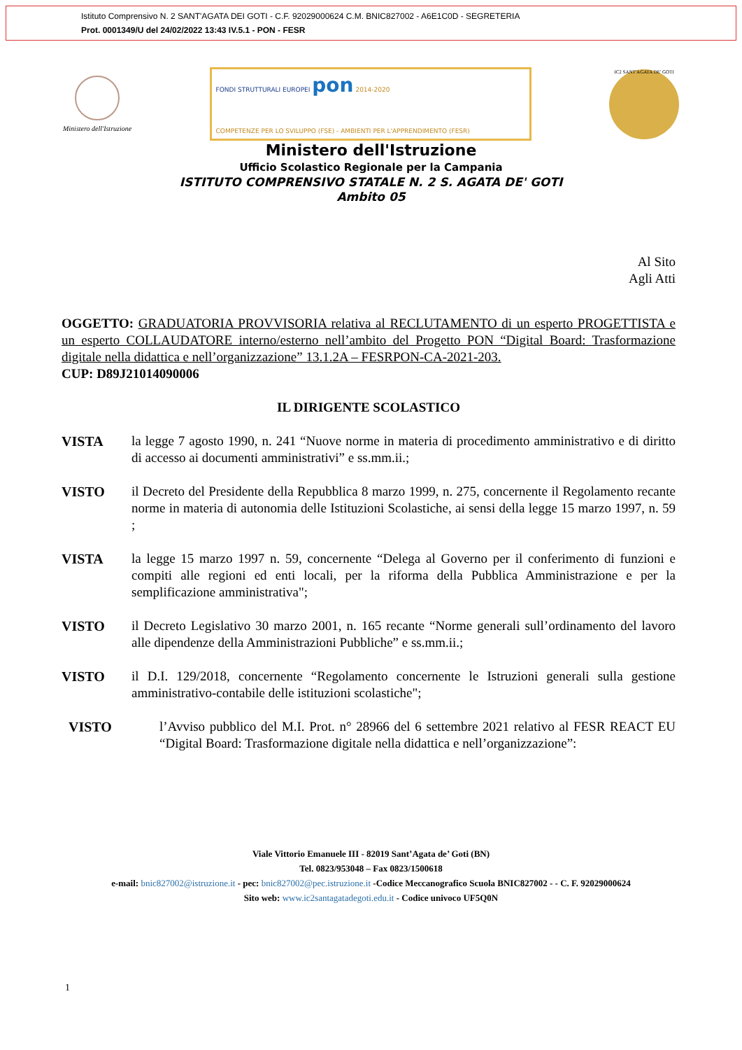Istituto Comprensivo N. 2 SANT'AGATA DEI GOTI - C.F. 92029000624 C.M. BNIC827002 - A6E1C0D - SEGRETERIA
Prot. 0001349/U del 24/02/2022 13:43 IV.5.1 - PON - FESR
Ministero dell'Istruzione
FONDI STRUTTURALI EUROPEI pon 2014-2020
COMPETENZE PER LO SVILUPPO (FSE) - AMBIENTI PER L'APPRENDIMENTO (FESR)
IC2 SANT'AGATA DE' GOTI
Ministero dell'Istruzione
Ufficio Scolastico Regionale per la Campania
ISTITUTO COMPRENSIVO STATALE N. 2 S. AGATA DE' GOTI
Ambito 05
Al Sito
Agli Atti
OGGETTO: GRADUATORIA PROVVISORIA relativa al RECLUTAMENTO di un esperto PROGETTISTA e un esperto COLLAUDATORE interno/esterno nell’ambito del Progetto PON “Digital Board: Trasformazione digitale nella didattica e nell’organizzazione” 13.1.2A – FESRPON-CA-2021-203.
CUP: D89J21014090006
IL DIRIGENTE SCOLASTICO
VISTA la legge 7 agosto 1990, n. 241 “Nuove norme in materia di procedimento amministrativo e di diritto di accesso ai documenti amministrativi” e ss.mm.ii.;
VISTO il Decreto del Presidente della Repubblica 8 marzo 1999, n. 275, concernente il Regolamento recante norme in materia di autonomia delle Istituzioni Scolastiche, ai sensi della legge 15 marzo 1997, n. 59 ;
VISTA la legge 15 marzo 1997 n. 59, concernente “Delega al Governo per il conferimento di funzioni e compiti alle regioni ed enti locali, per la riforma della Pubblica Amministrazione e per la semplificazione amministrativa";
VISTO il Decreto Legislativo 30 marzo 2001, n. 165 recante “Norme generali sull’ordinamento del lavoro alle dipendenze della Amministrazioni Pubbliche” e ss.mm.ii.;
VISTO il D.I. 129/2018, concernente “Regolamento concernente le Istruzioni generali sulla gestione amministrativo-contabile delle istituzioni scolastiche";
VISTO l’Avviso pubblico del M.I. Prot. n° 28966 del 6 settembre 2021 relativo al FESR REACT EU “Digital Board: Trasformazione digitale nella didattica e nell’organizzazione”:
Viale Vittorio Emanuele III - 82019 Sant’Agata de’ Goti (BN)
Tel. 0823/953048 – Fax 0823/1500618
e-mail: bnic827002@istruzione.it - pec: bnic827002@pec.istruzione.it -Codice Meccanografico Scuola BNIC827002 - - C. F. 92029000624
Sito web: www.ic2santagatadegoti.edu.it - Codice univoco UF5Q0N
1